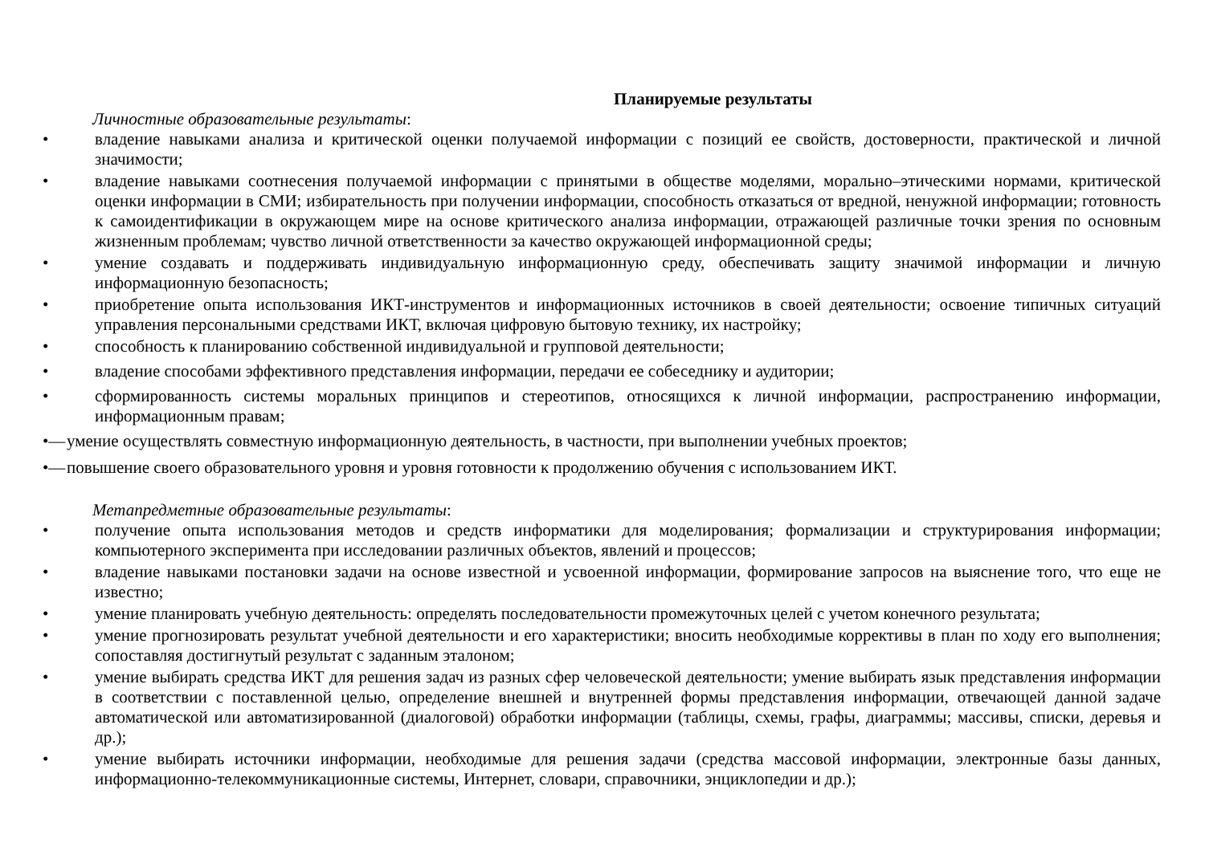Планируемые результаты
Личностные образовательные результаты:
• владение навыками анализа и критической оценки получаемой информации с позиций ее свойств, достоверности, практической и личной значимости;
• владение навыками соотнесения получаемой информации с принятыми в обществе моделями, морально–этическими нормами, критической оценки информации в СМИ; избирательность при получении информации, способность отказаться от вредной, ненужной информации; готовность к самоидентификации в окружающем мире на основе критического анализа информации, отражающей различные точки зрения по основным жизненным проблемам; чувство личной ответственности за качество окружающей информационной среды;
• умение создавать и поддерживать индивидуальную информационную среду, обеспечивать защиту значимой информации и личную информационную безопасность;
• приобретение опыта использования ИКТ-инструментов и информационных источников в своей деятельности; освоение типичных ситуаций управления персональными средствами ИКТ, включая цифровую бытовую технику, их настройку;
• способность к планированию собственной индивидуальной и групповой деятельности;
• владение способами эффективного представления информации, передачи ее собеседнику и аудитории;
• сформированность системы моральных принципов и стереотипов, относящихся к личной информации, распространению информации, информационным правам;
•— умение осуществлять совместную информационную деятельность, в частности, при выполнении учебных проектов;
•— повышение своего образовательного уровня и уровня готовности к продолжению обучения с использованием ИКТ.
Метапредметные образовательные результаты:
• получение опыта использования методов и средств информатики для моделирования; формализации и структурирования информации; компьютерного эксперимента при исследовании различных объектов, явлений и процессов;
• владение навыками постановки задачи на основе известной и усвоенной информации, формирование запросов на выяснение того, что еще не известно;
• умение планировать учебную деятельность: определять последовательности промежуточных целей с учетом конечного результата;
• умение прогнозировать результат учебной деятельности и его характеристики; вносить необходимые коррективы в план по ходу его выполнения; сопоставляя достигнутый результат с заданным эталоном;
• умение выбирать средства ИКТ для решения задач из разных сфер человеческой деятельности; умение выбирать язык представления информации в соответствии с поставленной целью, определение внешней и внутренней формы представления информации, отвечающей данной задаче автоматической или автоматизированной (диалоговой) обработки информации (таблицы, схемы, графы, диаграммы; массивы, списки, деревья и др.);
• умение выбирать источники информации, необходимые для решения задачи (средства массовой информации, электронные базы данных, информационно-телекоммуникационные системы, Интернет, словари, справочники, энциклопедии и др.);